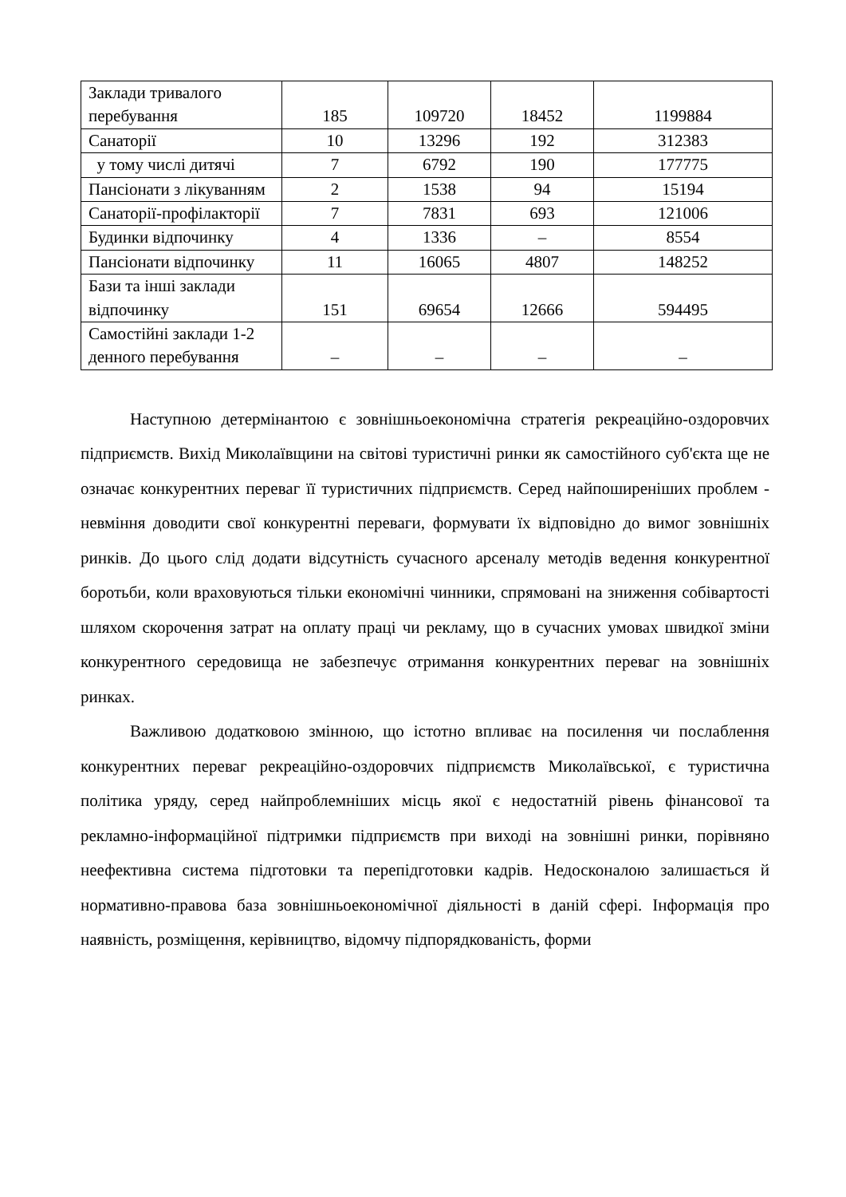| Заклади тривалого перебування | 185 | 109720 | 18452 | 1199884 |
| Санаторії | 10 | 13296 | 192 | 312383 |
| у тому числі дитячі | 7 | 6792 | 190 | 177775 |
| Пансіонати з лікуванням | 2 | 1538 | 94 | 15194 |
| Санаторії-профілакторії | 7 | 7831 | 693 | 121006 |
| Будинки відпочинку | 4 | 1336 | – | 8554 |
| Пансіонати відпочинку | 11 | 16065 | 4807 | 148252 |
| Бази та інші заклади відпочинку | 151 | 69654 | 12666 | 594495 |
| Самостійні заклади 1-2 денного перебування | – | – | – | – |
Наступною детермінантою є зовнішньоекономічна стратегія рекреаційно-оздоровчих підприємств. Вихід Миколаївщини на світові туристичні ринки як самостійного суб'єкта ще не означає конкурентних переваг її туристичних підприємств. Серед найпоширеніших проблем - невміння доводити свої конкурентні переваги, формувати їх відповідно до вимог зовнішніх ринків. До цього слід додати відсутність сучасного арсеналу методів ведення конкурентної боротьби, коли враховуються тільки економічні чинники, спрямовані на зниження собівартості шляхом скорочення затрат на оплату праці чи рекламу, що в сучасних умовах швидкої зміни конкурентного середовища не забезпечує отримання конкурентних переваг на зовнішніх ринках.
Важливою додатковою змінною, що істотно впливає на посилення чи послаблення конкурентних переваг рекреаційно-оздоровчих підприємств Миколаївської, є туристична політика уряду, серед найпроблемніших місць якої є недостатній рівень фінансової та рекламно-інформаційної підтримки підприємств при виході на зовнішні ринки, порівняно неефективна система підготовки та перепідготовки кадрів. Недосконалою залишається й нормативно-правова база зовнішньоекономічної діяльності в даній сфері. Інформація про наявність, розміщення, керівництво, відомчу підпорядкованість, форми